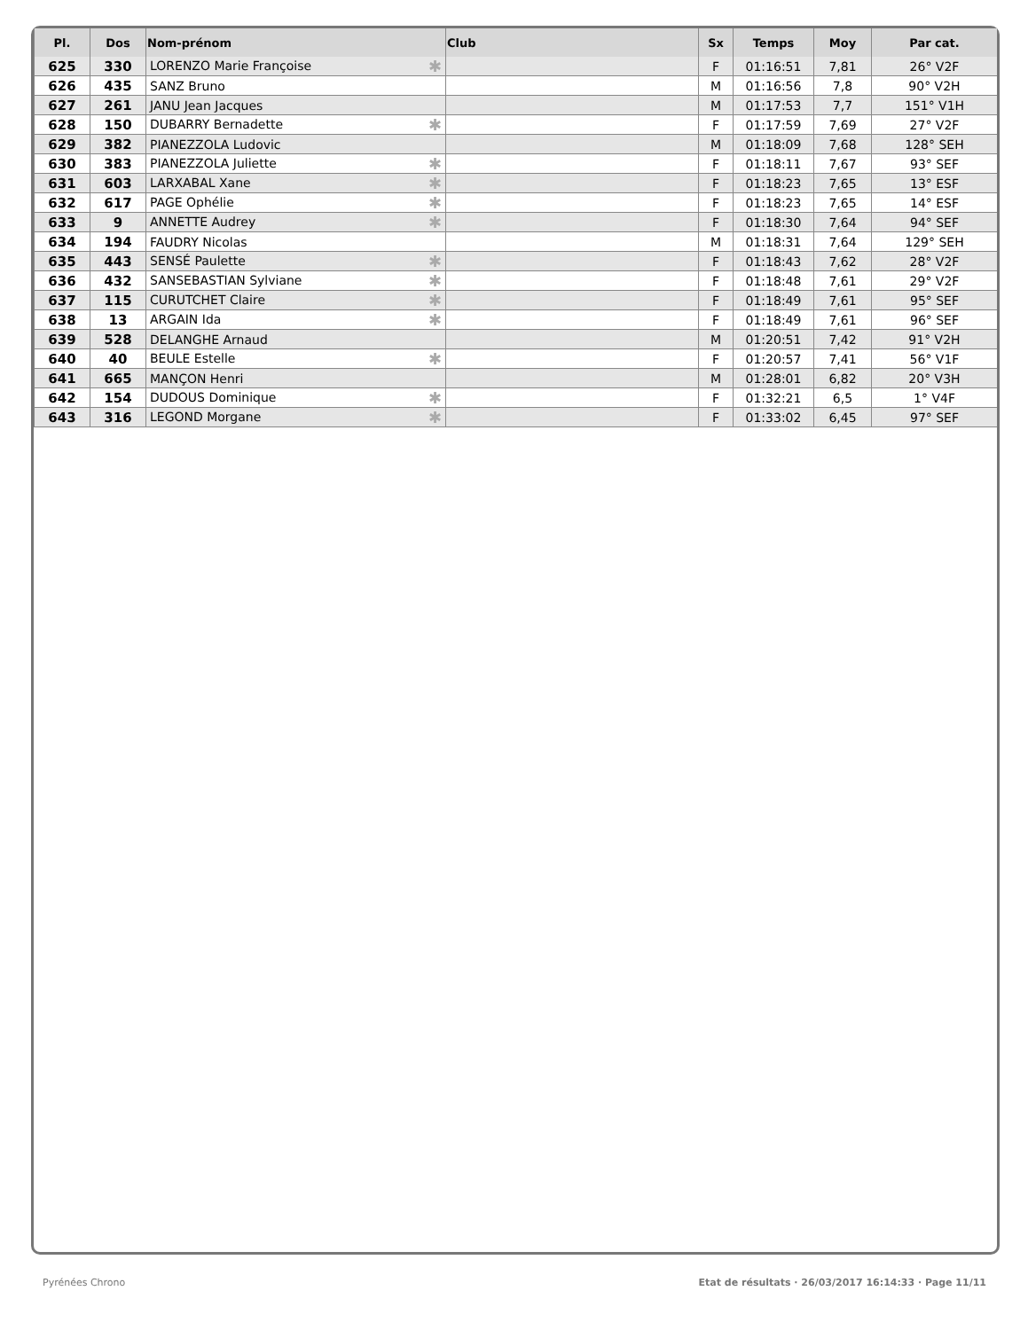| Pl. | Dos | Nom-prénom | Club | Sx | Temps | Moy | Par cat. |
| --- | --- | --- | --- | --- | --- | --- | --- |
| 625 | 330 | LORENZO Marie Françoise ✱ | | F | 01:16:51 | 7,81 | 26° V2F |
| 626 | 435 | SANZ Bruno | | M | 01:16:56 | 7,8 | 90° V2H |
| 627 | 261 | JANU Jean Jacques | | M | 01:17:53 | 7,7 | 151° V1H |
| 628 | 150 | DUBARRY Bernadette ✱ | | F | 01:17:59 | 7,69 | 27° V2F |
| 629 | 382 | PIANEZZOLA Ludovic | | M | 01:18:09 | 7,68 | 128° SEH |
| 630 | 383 | PIANEZZOLA Juliette ✱ | | F | 01:18:11 | 7,67 | 93° SEF |
| 631 | 603 | LARXABAL Xane ✱ | | F | 01:18:23 | 7,65 | 13° ESF |
| 632 | 617 | PAGE Ophélie ✱ | | F | 01:18:23 | 7,65 | 14° ESF |
| 633 | 9 | ANNETTE Audrey ✱ | | F | 01:18:30 | 7,64 | 94° SEF |
| 634 | 194 | FAUDRY Nicolas | | M | 01:18:31 | 7,64 | 129° SEH |
| 635 | 443 | SENSÉ Paulette ✱ | | F | 01:18:43 | 7,62 | 28° V2F |
| 636 | 432 | SANSEBASTIAN Sylviane ✱ | | F | 01:18:48 | 7,61 | 29° V2F |
| 637 | 115 | CURUTCHET Claire ✱ | | F | 01:18:49 | 7,61 | 95° SEF |
| 638 | 13 | ARGAIN Ida ✱ | | F | 01:18:49 | 7,61 | 96° SEF |
| 639 | 528 | DELANGHE Arnaud | | M | 01:20:51 | 7,42 | 91° V2H |
| 640 | 40 | BEULE Estelle ✱ | | F | 01:20:57 | 7,41 | 56° V1F |
| 641 | 665 | MANÇON Henri | | M | 01:28:01 | 6,82 | 20° V3H |
| 642 | 154 | DUDOUS Dominique ✱ | | F | 01:32:21 | 6,5 | 1° V4F |
| 643 | 316 | LEGOND Morgane ✱ | | F | 01:33:02 | 6,45 | 97° SEF |
Pyrénées Chrono Etat de résultats · 26/03/2017 16:14:33 · Page 11/11